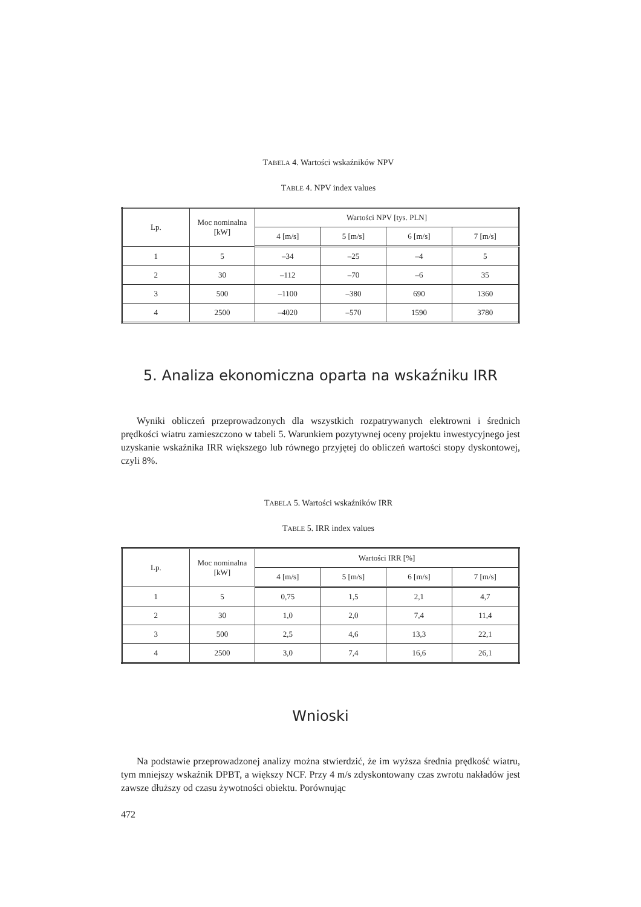TABELA 4. Wartości wskaźników NPV
TABLE 4. NPV index values
| Lp. | Moc nominalna [kW] | Wartości NPV [tys. PLN] | | | |
| --- | --- | --- | --- | --- | --- |
| | | 4 [m/s] | 5 [m/s] | 6 [m/s] | 7 [m/s] |
| 1 | 5 | –34 | –25 | –4 | 5 |
| 2 | 30 | –112 | –70 | –6 | 35 |
| 3 | 500 | –1100 | –380 | 690 | 1360 |
| 4 | 2500 | –4020 | –570 | 1590 | 3780 |
5. Analiza ekonomiczna oparta na wskaźniku IRR
Wyniki obliczeń przeprowadzonych dla wszystkich rozpatrywanych elektrowni i średnich prędkości wiatru zamieszczono w tabeli 5. Warunkiem pozytywnej oceny projektu inwestycyjnego jest uzyskanie wskaźnika IRR większego lub równego przyjętej do obliczeń wartości stopy dyskontowej, czyli 8%.
TABELA 5. Wartości wskaźników IRR
TABLE 5. IRR index values
| Lp. | Moc nominalna [kW] | Wartości IRR [%] | | | |
| --- | --- | --- | --- | --- | --- |
| | | 4 [m/s] | 5 [m/s] | 6 [m/s] | 7 [m/s] |
| 1 | 5 | 0,75 | 1,5 | 2,1 | 4,7 |
| 2 | 30 | 1,0 | 2,0 | 7,4 | 11,4 |
| 3 | 500 | 2,5 | 4,6 | 13,3 | 22,1 |
| 4 | 2500 | 3,0 | 7,4 | 16,6 | 26,1 |
Wnioski
Na podstawie przeprowadzonej analizy można stwierdzić, że im wyższa średnia prędkość wiatru, tym mniejszy wskaźnik DPBT, a większy NCF. Przy 4 m/s zdyskontowany czas zwrotu nakładów jest zawsze dłuższy od czasu żywotności obiektu. Porównując
472